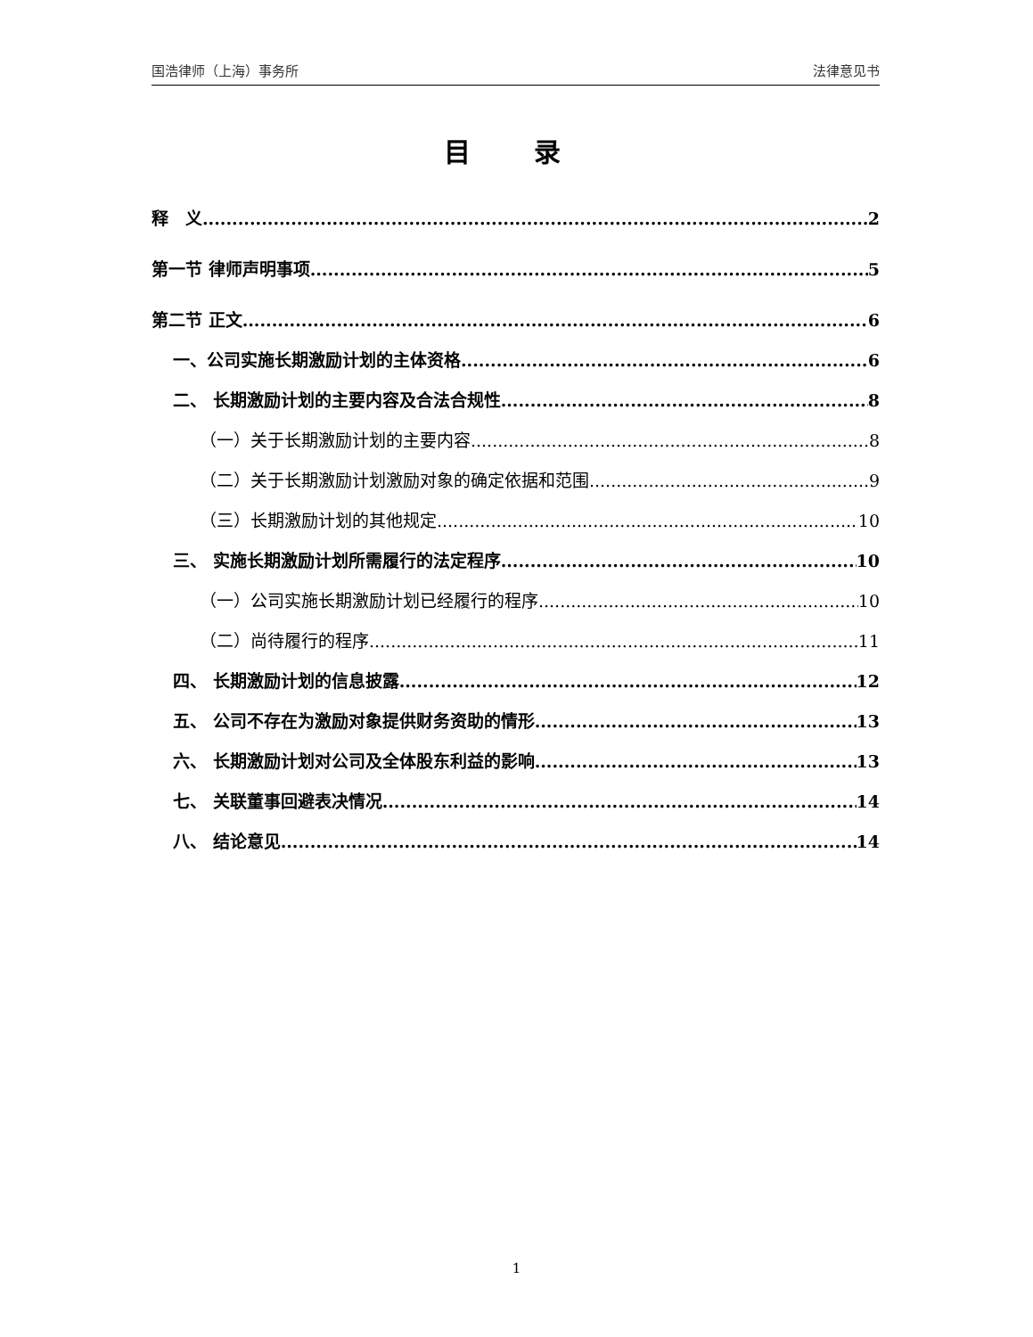国浩律师（上海）事务所 法律意见书
目 录
释　义 2
第一节 律师声明事项 5
第二节 正文 6
一、公司实施长期激励计划的主体资格 6
二、 长期激励计划的主要内容及合法合规性 8
（一）关于长期激励计划的主要内容 8
（二）关于长期激励计划激励对象的确定依据和范围 9
（三）长期激励计划的其他规定 10
三、 实施长期激励计划所需履行的法定程序 10
（一）公司实施长期激励计划已经履行的程序 10
（二）尚待履行的程序 11
四、 长期激励计划的信息披露 12
五、 公司不存在为激励对象提供财务资助的情形 13
六、 长期激励计划对公司及全体股东利益的影响 13
七、 关联董事回避表决情况 14
八、 结论意见 14
1